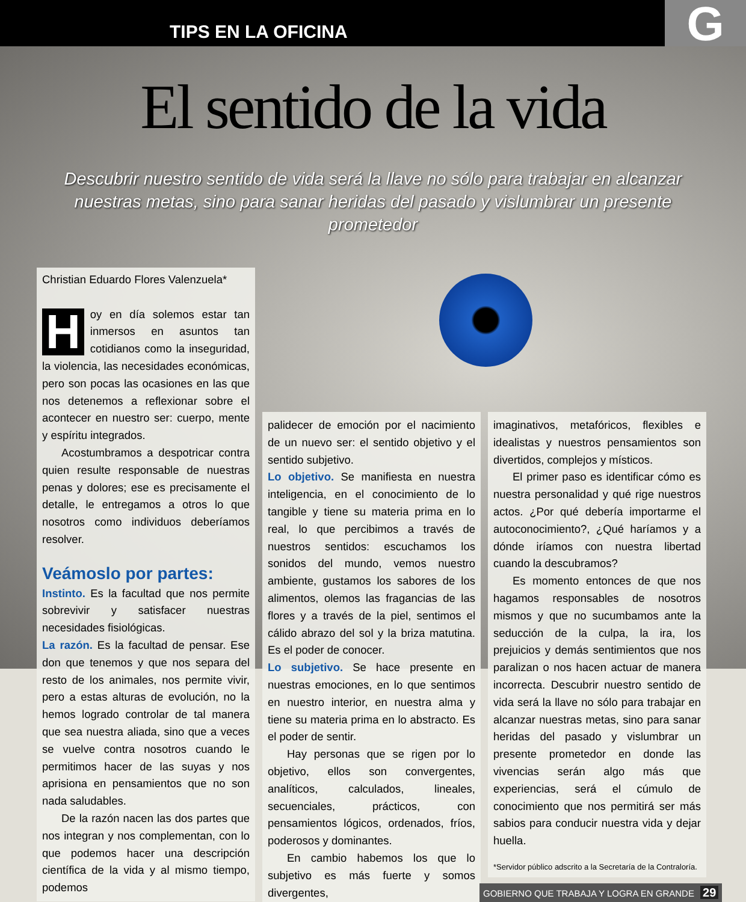TIPS EN LA OFICINA G
El sentido de la vida
Descubrir nuestro sentido de vida será la llave no sólo para trabajar en alcanzar nuestras metas, sino para sanar heridas del pasado y vislumbrar un presente prometedor
Christian Eduardo Flores Valenzuela*
Hoy en día solemos estar tan inmersos en asuntos tan cotidianos como la inseguridad, la violencia, las necesidades económicas, pero son pocas las ocasiones en las que nos detenemos a reflexionar sobre el acontecer en nuestro ser: cuerpo, mente y espíritu integrados.
Acostumbramos a despotricar contra quien resulte responsable de nuestras penas y dolores; ese es precisamente el detalle, le entregamos a otros lo que nosotros como individuos deberíamos resolver.
Veámoslo por partes:
Instinto. Es la facultad que nos permite sobrevivir y satisfacer nuestras necesidades fisiológicas.
La razón. Es la facultad de pensar. Ese don que tenemos y que nos separa del resto de los animales, nos permite vivir, pero a estas alturas de evolución, no la hemos logrado controlar de tal manera que sea nuestra aliada, sino que a veces se vuelve contra nosotros cuando le permitimos hacer de las suyas y nos aprisiona en pensamientos que no son nada saludables.
De la razón nacen las dos partes que nos integran y nos complementan, con lo que podemos hacer una descripción científica de la vida y al mismo tiempo, podemos
palidecer de emoción por el nacimiento de un nuevo ser: el sentido objetivo y el sentido subjetivo.
Lo objetivo. Se manifiesta en nuestra inteligencia, en el conocimiento de lo tangible y tiene su materia prima en lo real, lo que percibimos a través de nuestros sentidos: escuchamos los sonidos del mundo, vemos nuestro ambiente, gustamos los sabores de los alimentos, olemos las fragancias de las flores y a través de la piel, sentimos el cálido abrazo del sol y la briza matutina. Es el poder de conocer.
Lo subjetivo. Se hace presente en nuestras emociones, en lo que sentimos en nuestro interior, en nuestra alma y tiene su materia prima en lo abstracto. Es el poder de sentir.
Hay personas que se rigen por lo objetivo, ellos son convergentes, analíticos, calculados, lineales, secuenciales, prácticos, con pensamientos lógicos, ordenados, fríos, poderosos y dominantes.
En cambio habemos los que lo subjetivo es más fuerte y somos divergentes,
imaginativos, metafóricos, flexibles e idealistas y nuestros pensamientos son divertidos, complejos y místicos.
El primer paso es identificar cómo es nuestra personalidad y qué rige nuestros actos. ¿Por qué debería importarme el autoconocimiento?, ¿Qué haríamos y a dónde iríamos con nuestra libertad cuando la descubramos?
Es momento entonces de que nos hagamos responsables de nosotros mismos y que no sucumbamos ante la seducción de la culpa, la ira, los prejuicios y demás sentimientos que nos paralizan o nos hacen actuar de manera incorrecta. Descubrir nuestro sentido de vida será la llave no sólo para trabajar en alcanzar nuestras metas, sino para sanar heridas del pasado y vislumbrar un presente prometedor en donde las vivencias serán algo más que experiencias, será el cúmulo de conocimiento que nos permitirá ser más sabios para conducir nuestra vida y dejar huella.
*Servidor público adscrito a la Secretaría de la Contraloría.
GOBIERNO QUE TRABAJA Y LOGRA EN GRANDE 29